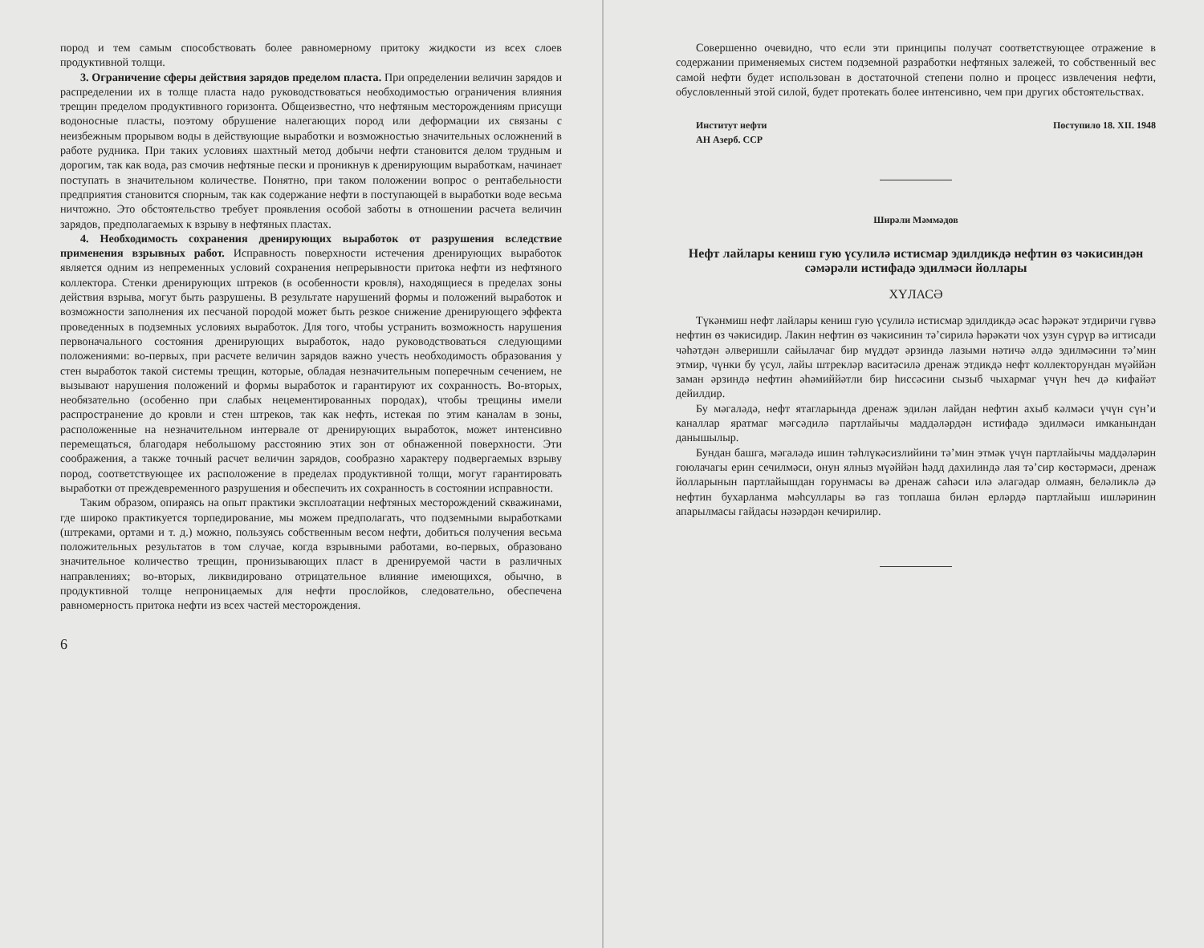пород и тем самым способствовать более равномерному притоку жидкости из всех слоев продуктивной толщи.
3. Ограничение сферы действия зарядов пределом пласта. При определении величин зарядов и распределении их в толще пласта надо руководствоваться необходимостью ограничения влияния трещин пределом продуктивного горизонта. Общеизвестно, что нефтяным месторождениям присущи водоносные пласты, поэтому обрушение налегающих пород или деформации их связаны с неизбежным прорывом воды в действующие выработки и возможностью значительных осложнений в работе рудника. При таких условиях шахтный метод добычи нефти становится делом трудным и дорогим, так как вода, раз смочив нефтяные пески и проникнув к дренирующим выработкам, начинает поступать в значительном количестве. Понятно, при таком положении вопрос о рентабельности предприятия становится спорным, так как содержание нефти в поступающей в выработки воде весьма ничтожно. Это обстоятельство требует проявления особой заботы в отношении расчета величин зарядов, предполагаемых к взрыву в нефтяных пластах.
4. Необходимость сохранения дренирующих выработок от разрушения вследствие применения взрывных работ. Исправность поверхности истечения дренирующих выработок является одним из непременных условий сохранения непрерывности притока нефти из нефтяного коллектора. Стенки дренирующих штреков (в особенности кровля), находящиеся в пределах зоны действия взрыва, могут быть разрушены. В результате нарушений формы и положений выработок и возможности заполнения их песчаной породой может быть резкое снижение дренирующего эффекта проведенных в подземных условиях выработок. Для того, чтобы устранить возможность нарушения первоначального состояния дренирующих выработок, надо руководствоваться следующими положениями: во-первых, при расчете величин зарядов важно учесть необходимость образования у стен выработок такой системы трещин, которые, обладая незначительным поперечным сечением, не вызывают нарушения положений и формы выработок и гарантируют их сохранность. Во-вторых, необязательно (особенно при слабых нецементированных породах), чтобы трещины имели распространение до кровли и стен штреков, так как нефть, истекая по этим каналам в зоны, расположенные на незначительном интервале от дренирующих выработок, может интенсивно перемещаться, благодаря небольшому расстоянию этих зон от обнаженной поверхности. Эти соображения, а также точный расчет величин зарядов, сообразно характеру подвергаемых взрыву пород, соответствующее их расположение в пределах продуктивной толщи, могут гарантировать выработки от преждевременного разрушения и обеспечить их сохранность в состоянии исправности.
Таким образом, опираясь на опыт практики эксплоатации нефтяных месторождений скважинами, где широко практикуется торпедирование, мы можем предполагать, что подземными выработками (штреками, ортами и т. д.) можно, пользуясь собственным весом нефти, добиться получения весьма положительных результатов в том случае, когда взрывными работами, во-первых, образовано значительное количество трещин, пронизывающих пласт в дренируемой части в различных направлениях; во-вторых, ликвидировано отрицательное влияние имеющихся, обычно, в продуктивной толще непроницаемых для нефти прослойков, следовательно, обеспечена равномерность притока нефти из всех частей месторождения.
6
Совершенно очевидно, что если эти принципы получат соответствующее отражение в содержании применяемых систем подземной разработки нефтяных залежей, то собственный вес самой нефти будет использован в достаточной степени полно и процесс извлечения нефти, обусловленный этой силой, будет протекать более интенсивно, чем при других обстоятельствах.
Институт нефти
АН Азерб. ССР
Поступило 18. XII. 1948
Ширәли Мәммәдов
Нефт лайлары кениш гую үсулилә истисмар эдилдикдә нефтин өз чәкисиндән сәмәрәли истифадә эдилмәси йоллары
ХҮЛАСӘ
Түкәнмиш нефт лайлары кениш гую үсулилә истисмар эдилдикдә әсас һәрәкәт этдиричи гүввә нефтин өз чәкисидир. Лакин нефтин өз чәкисинин тә’сирилә һәрәкәти чох узун сүрүр вә игтисади чәһәтдән әлверишли сайылачаг бир мүддәт әрзиндә лазыми нәтичә әлдә эдилмәсини тә’мин этмир, чүнки бу үсул, лайы штрекләр васитәсилә дренаж этдикдә нефт коллекторундан мүәййән заман әрзиндә нефтин әһәмиййәтли бир һиссәсини сызыб чыхармаг үчүн һеч дә кифайәт дейилдир.
Бу мәгаләдә, нефт ятагларында дренаж эдилән лайдан нефтин ахыб кәлмәси үчүн сүн’и каналлар яратмаг мәгсәдилә партлайычы маддәләрдән истифадә эдилмәси имканындан данышылыр.
Бундан башга, мәгаләдә ишин тәһлүкәсизлийини тә’мин этмәк үчүн партлайычы маддәләрин гоюлачагы ерин сечилмәси, онун ялныз мүәййән һәдд дахилиндә лая тә’сир көстәрмәси, дренаж йолларынын партлайышдан горунмасы вә дренаж саһәси илә әлагәдар олмаян, беләликлә дә нефтин бухарланма мәһсуллары вә газ топлаша билән ерләрдә партлайыш ишләринин апарылмасы гайдасы нәзәрдән кечирилир.